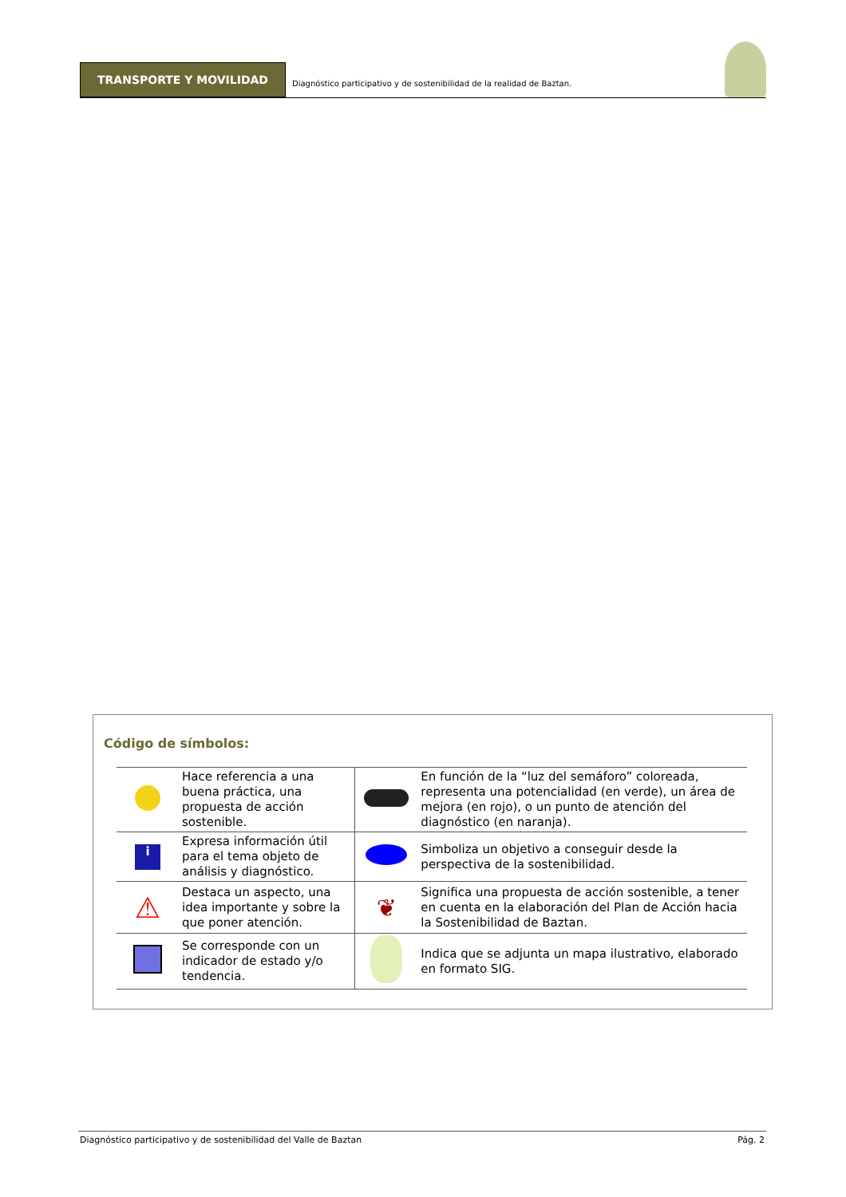TRANSPORTE Y MOVILIDAD
Diagnóstico participativo y de sostenibilidad de la realidad de Baztan.
Código de símbolos:
| | Hace referencia a una buena práctica, una propuesta de acción sostenible. | | En función de la “luz del semáforo” coloreada, representa una potencialidad (en verde), un área de mejora (en rojo), o un punto de atención del diagnóstico (en naranja). |
| i | Expresa información útil para el tema objeto de análisis y diagnóstico. | | Simboliza un objetivo a conseguir desde la perspectiva de la sostenibilidad. |
| ⚠ | Destaca un aspecto, una idea importante y sobre la que poner atención. | ❦ | Significa una propuesta de acción sostenible, a tener en cuenta en la elaboración del Plan de Acción hacia la Sostenibilidad de Baztan. |
| | Se corresponde con un indicador de estado y/o tendencia. | | Indica que se adjunta un mapa ilustrativo, elaborado en formato SIG. |
Diagnóstico participativo y de sostenibilidad del Valle de Baztan Pág. 2